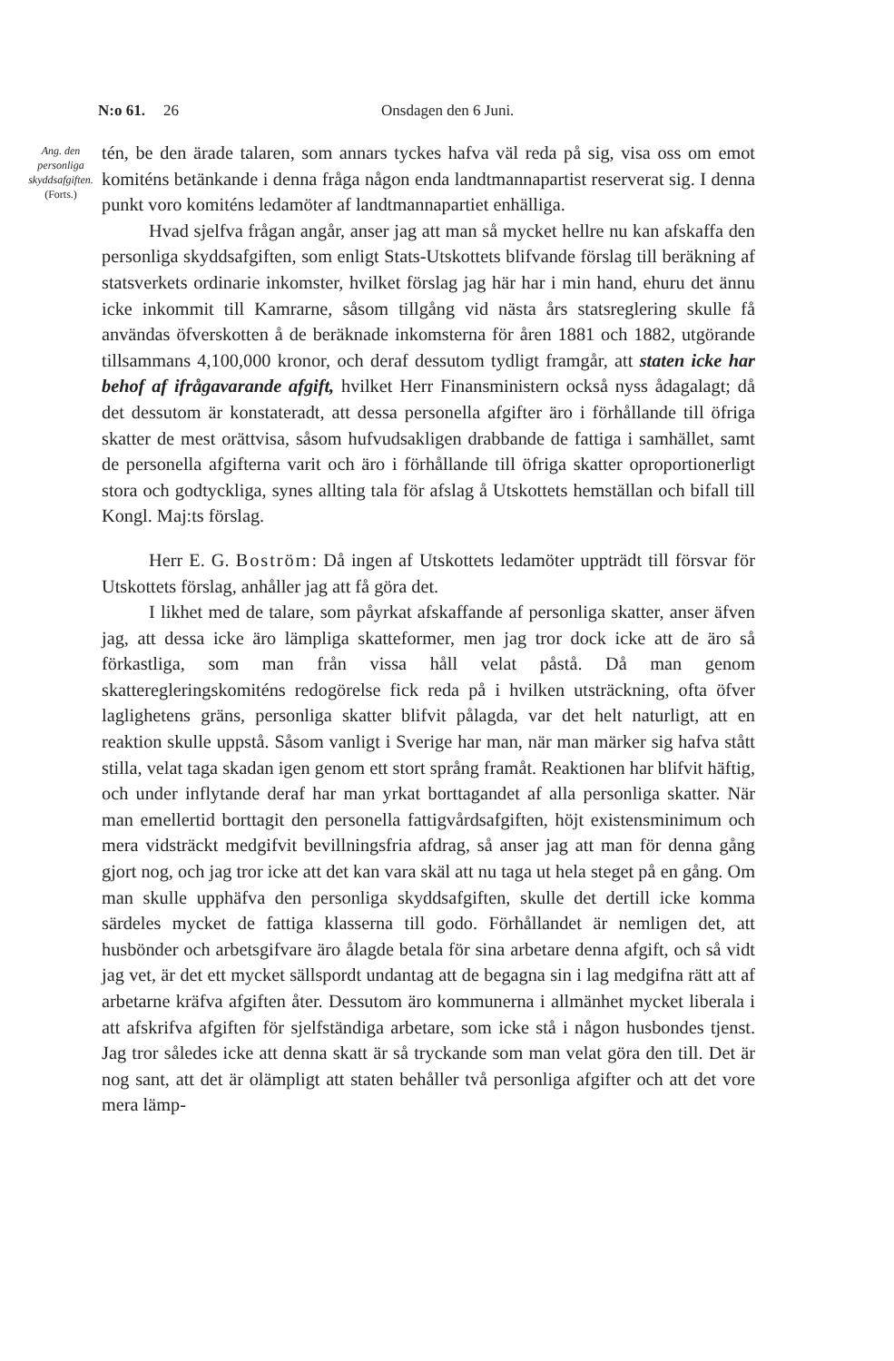N:o 61. 26 Onsdagen den 6 Juni.
Ang. den personliga skyddsafgiften.
(Forts.)
tén, be den ärade talaren, som annars tyckes hafva väl reda på sig, visa oss om emot komiténs betänkande i denna fråga någon enda landtmannapartist reserverat sig. I denna punkt voro komiténs ledamöter af landtmannapartiet enhälliga.
Hvad sjelfva frågan angår, anser jag att man så mycket hellre nu kan afskaffa den personliga skyddsafgiften, som enligt Stats-Utskottets blifvande förslag till beräkning af statsverkets ordinarie inkomster, hvilket förslag jag här har i min hand, ehuru det ännu icke inkommit till Kamrarne, såsom tillgång vid nästa års statsreglering skulle få användas öfverskotten å de beräknade inkomsterna för åren 1881 och 1882, utgörande tillsammans 4,100,000 kronor, och deraf dessutom tydligt framgår, att staten icke har behof af ifrågavarande afgift, hvilket Herr Finansministern också nyss ådagalagt; då det dessutom är konstateradt, att dessa personella afgifter äro i förhållande till öfriga skatter de mest orättvisa, såsom hufvudsakligen drabbande de fattiga i samhället, samt de personella afgifterna varit och äro i förhållande till öfriga skatter oproportionerligt stora och godtyckliga, synes allting tala för afslag å Utskottets hemställan och bifall till Kongl. Maj:ts förslag.
Herr E. G. Boström: Då ingen af Utskottets ledamöter uppträdt till försvar för Utskottets förslag, anhåller jag att få göra det.
I likhet med de talare, som påyrkat afskaffande af personliga skatter, anser äfven jag, att dessa icke äro lämpliga skatteformer, men jag tror dock icke att de äro så förkastliga, som man från vissa håll velat påstå. Då man genom skatteregleringskomiténs redogörelse fick reda på i hvilken utsträckning, ofta öfver laglighetens gräns, personliga skatter blifvit pålagda, var det helt naturligt, att en reaktion skulle uppstå. Såsom vanligt i Sverige har man, när man märker sig hafva stått stilla, velat taga skadan igen genom ett stort språng framåt. Reaktionen har blifvit häftig, och under inflytande deraf har man yrkat borttagandet af alla personliga skatter. När man emellertid borttagit den personella fattigvårdsafgiften, höjt existensminimum och mera vidsträckt medgifvit bevillningsfria afdrag, så anser jag att man för denna gång gjort nog, och jag tror icke att det kan vara skäl att nu taga ut hela steget på en gång. Om man skulle upphäfva den personliga skyddsafgiften, skulle det dertill icke komma särdeles mycket de fattiga klasserna till godo. Förhållandet är nemligen det, att husbönder och arbetsgifvare äro ålagde betala för sina arbetare denna afgift, och så vidt jag vet, är det ett mycket sällspordt undantag att de begagna sin i lag medgifna rätt att af arbetarne kräfva afgiften åter. Dessutom äro kommunerna i allmänhet mycket liberala i att afskrifva afgiften för sjelfständiga arbetare, som icke stå i någon husbondes tjenst. Jag tror således icke att denna skatt är så tryckande som man velat göra den till. Det är nog sant, att det är olämpligt att staten behåller två personliga afgifter och att det vore mera lämp-